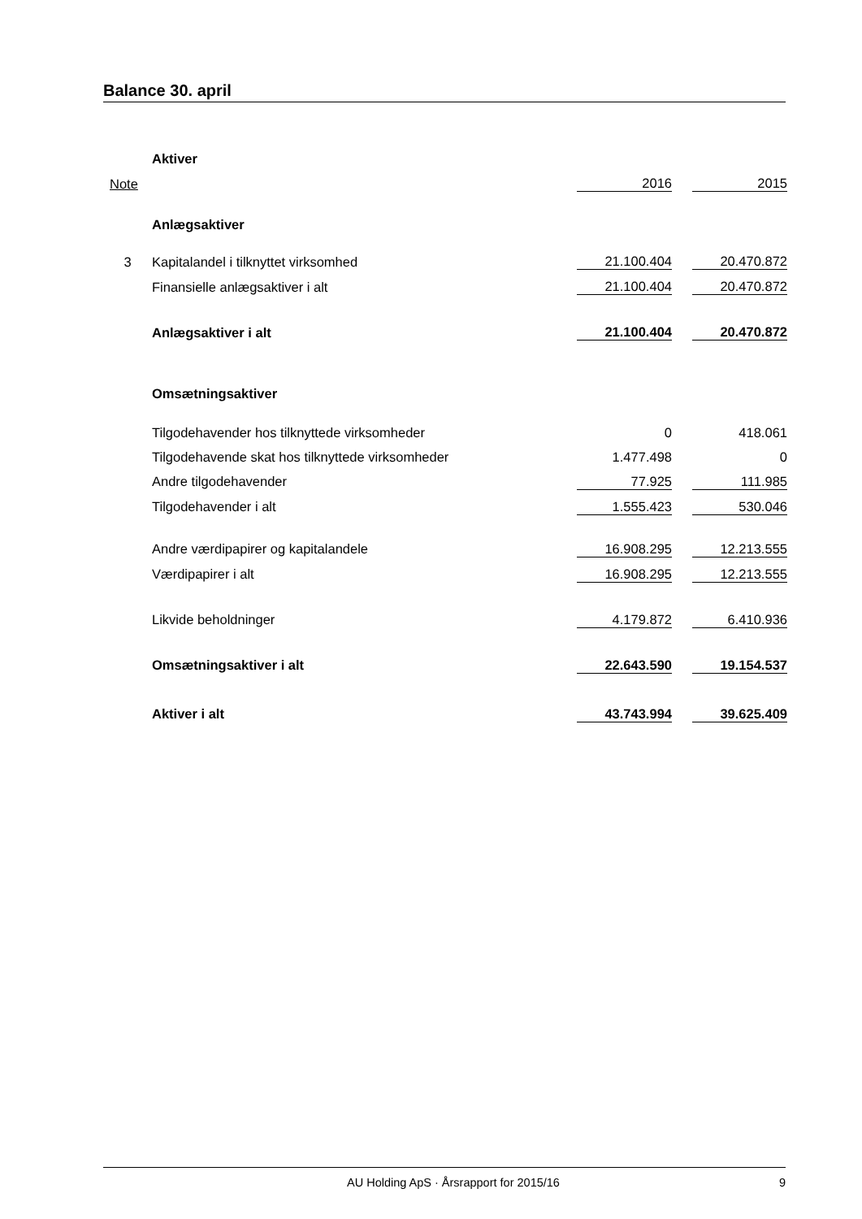Balance 30. april
| | Aktiver | | | |
| Note | | 2016 | | 2015 |
| | Anlægsaktiver | | | |
| 3 | Kapitalandel i tilknyttet virksomhed | 21.100.404 | | 20.470.872 |
| | Finansielle anlægsaktiver i alt | 21.100.404 | | 20.470.872 |
| | Anlægsaktiver i alt | 21.100.404 | | 20.470.872 |
| | Omsætningsaktiver | | | |
| | Tilgodehavender hos tilknyttede virksomheder | 0 | | 418.061 |
| | Tilgodehavende skat hos tilknyttede virksomheder | 1.477.498 | | 0 |
| | Andre tilgodehavender | 77.925 | | 111.985 |
| | Tilgodehavender i alt | 1.555.423 | | 530.046 |
| | Andre værdipapirer og kapitalandele | 16.908.295 | | 12.213.555 |
| | Værdipapirer i alt | 16.908.295 | | 12.213.555 |
| | Likvide beholdninger | 4.179.872 | | 6.410.936 |
| | Omsætningsaktiver i alt | 22.643.590 | | 19.154.537 |
| | Aktiver i alt | 43.743.994 | | 39.625.409 |
AU Holding ApS · Årsrapport for 2015/16 9